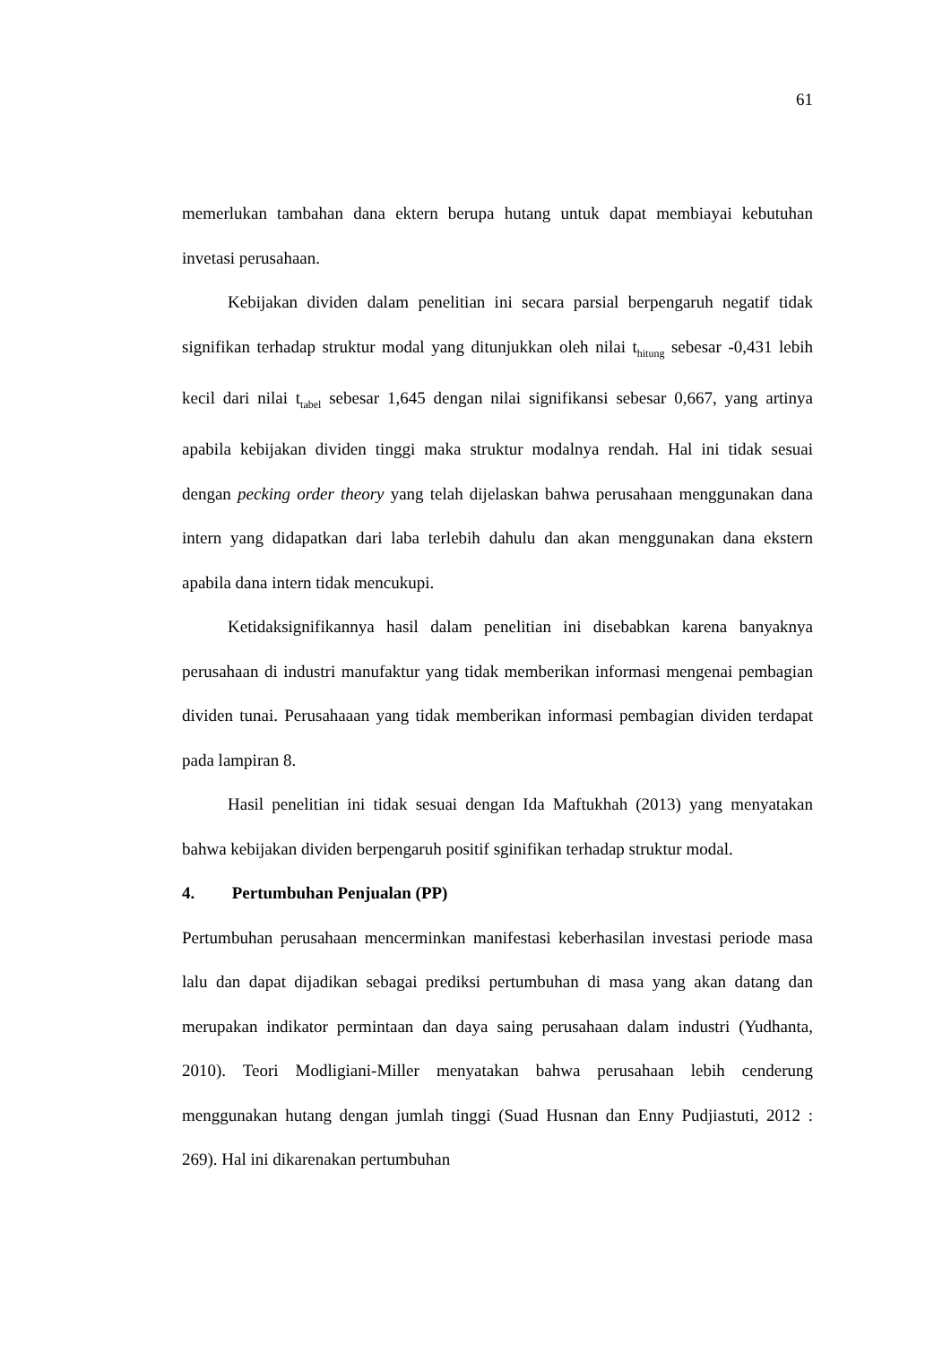61
memerlukan tambahan dana ektern berupa hutang untuk dapat membiayai kebutuhan invetasi perusahaan.
Kebijakan dividen dalam penelitian ini secara parsial berpengaruh negatif tidak signifikan terhadap struktur modal yang ditunjukkan oleh nilai t<sub>hitung</sub> sebesar -0,431 lebih kecil dari nilai t<sub>tabel</sub> sebesar 1,645 dengan nilai signifikansi sebesar 0,667, yang artinya apabila kebijakan dividen tinggi maka struktur modalnya rendah. Hal ini tidak sesuai dengan pecking order theory yang telah dijelaskan bahwa perusahaan menggunakan dana intern yang didapatkan dari laba terlebih dahulu dan akan menggunakan dana ekstern apabila dana intern tidak mencukupi.
Ketidaksignifikannya hasil dalam penelitian ini disebabkan karena banyaknya perusahaan di industri manufaktur yang tidak memberikan informasi mengenai pembagian dividen tunai. Perusahaaan yang tidak memberikan informasi pembagian dividen terdapat pada lampiran 8.
Hasil penelitian ini tidak sesuai dengan Ida Maftukhah (2013) yang menyatakan bahwa kebijakan dividen berpengaruh positif sginifikan terhadap struktur modal.
4. Pertumbuhan Penjualan (PP)
Pertumbuhan perusahaan mencerminkan manifestasi keberhasilan investasi periode masa lalu dan dapat dijadikan sebagai prediksi pertumbuhan di masa yang akan datang dan merupakan indikator permintaan dan daya saing perusahaan dalam industri (Yudhanta, 2010). Teori Modligiani-Miller menyatakan bahwa perusahaan lebih cenderung menggunakan hutang dengan jumlah tinggi (Suad Husnan dan Enny Pudjiastuti, 2012 : 269). Hal ini dikarenakan pertumbuhan